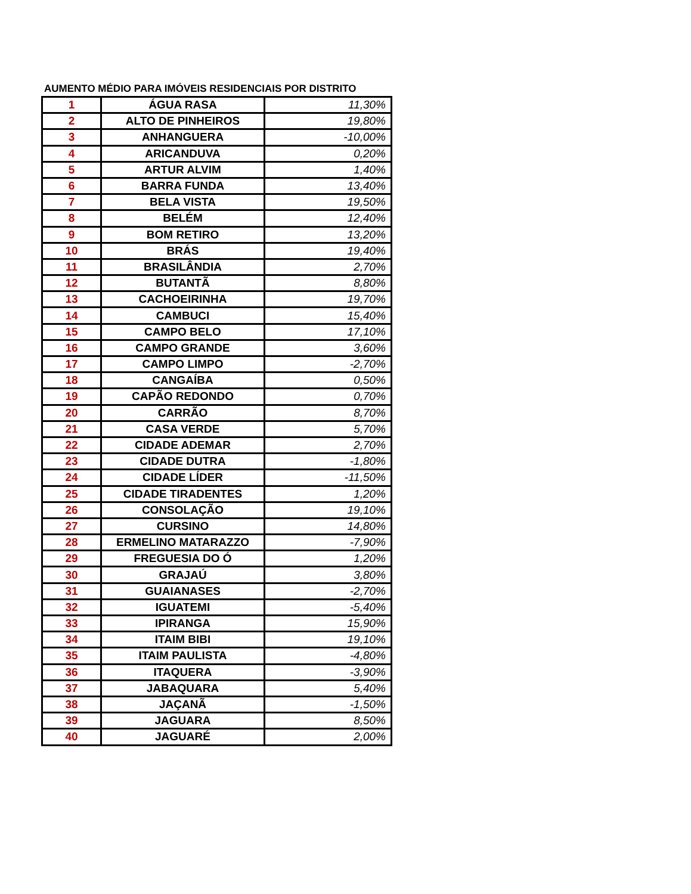AUMENTO MÉDIO PARA IMÓVEIS RESIDENCIAIS POR DISTRITO
| 1 | ÁGUA RASA | 11,30% |
| 2 | ALTO DE PINHEIROS | 19,80% |
| 3 | ANHANGUERA | -10,00% |
| 4 | ARICANDUVA | 0,20% |
| 5 | ARTUR ALVIM | 1,40% |
| 6 | BARRA FUNDA | 13,40% |
| 7 | BELA VISTA | 19,50% |
| 8 | BELÉM | 12,40% |
| 9 | BOM RETIRO | 13,20% |
| 10 | BRÁS | 19,40% |
| 11 | BRASILÂNDIA | 2,70% |
| 12 | BUTANTÃ | 8,80% |
| 13 | CACHOEIRINHA | 19,70% |
| 14 | CAMBUCI | 15,40% |
| 15 | CAMPO BELO | 17,10% |
| 16 | CAMPO GRANDE | 3,60% |
| 17 | CAMPO LIMPO | -2,70% |
| 18 | CANGAÍBA | 0,50% |
| 19 | CAPÃO REDONDO | 0,70% |
| 20 | CARRÃO | 8,70% |
| 21 | CASA VERDE | 5,70% |
| 22 | CIDADE ADEMAR | 2,70% |
| 23 | CIDADE DUTRA | -1,80% |
| 24 | CIDADE LÍDER | -11,50% |
| 25 | CIDADE TIRADENTES | 1,20% |
| 26 | CONSOLAÇÃO | 19,10% |
| 27 | CURSINO | 14,80% |
| 28 | ERMELINO MATARAZZO | -7,90% |
| 29 | FREGUESIA DO Ó | 1,20% |
| 30 | GRAJAÚ | 3,80% |
| 31 | GUAIANASES | -2,70% |
| 32 | IGUATEMI | -5,40% |
| 33 | IPIRANGA | 15,90% |
| 34 | ITAIM BIBI | 19,10% |
| 35 | ITAIM PAULISTA | -4,80% |
| 36 | ITAQUERA | -3,90% |
| 37 | JABAQUARA | 5,40% |
| 38 | JAÇANÃ | -1,50% |
| 39 | JAGUARA | 8,50% |
| 40 | JAGUARÉ | 2,00% |